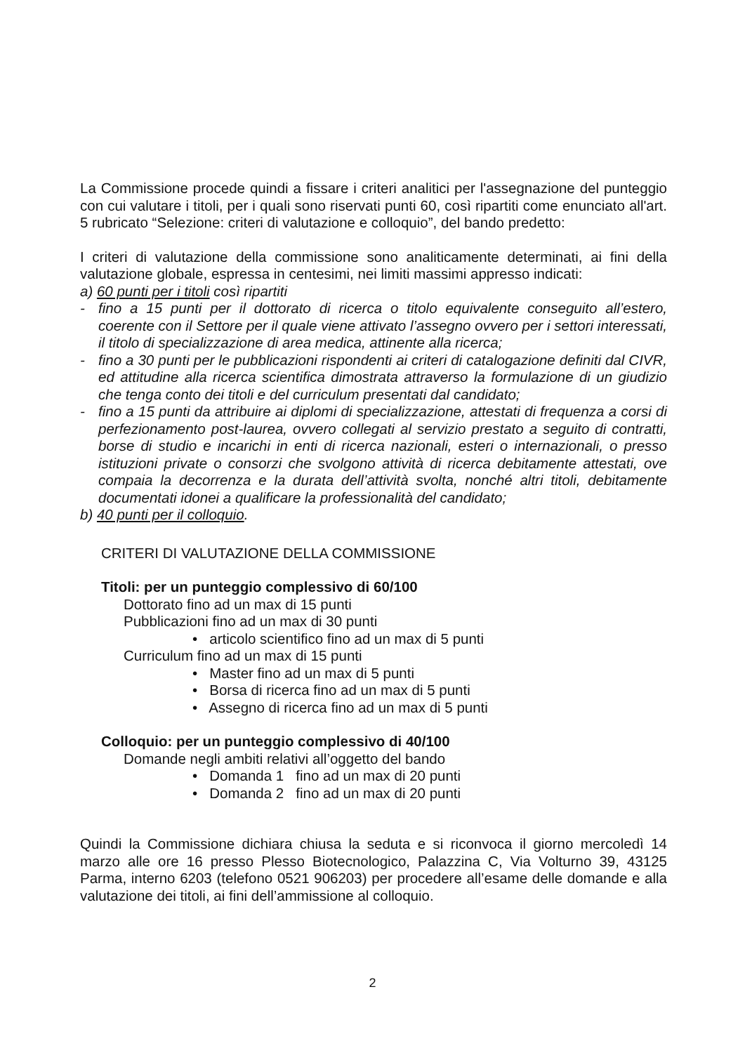La Commissione procede quindi a fissare i criteri analitici per l'assegnazione del punteggio con cui valutare i titoli, per i quali sono riservati punti 60, così ripartiti come enunciato all'art. 5 rubricato “Selezione: criteri di valutazione e colloquio”, del bando predetto:
I criteri di valutazione della commissione sono analiticamente determinati, ai fini della valutazione globale, espressa in centesimi, nei limiti massimi appresso indicati:
a) 60 punti per i titoli così ripartiti
- fino a 15 punti per il dottorato di ricerca o titolo equivalente conseguito all’estero, coerente con il Settore per il quale viene attivato l’assegno ovvero per i settori interessati, il titolo di specializzazione di area medica, attinente alla ricerca;
- fino a 30 punti per le pubblicazioni rispondenti ai criteri di catalogazione definiti dal CIVR, ed attitudine alla ricerca scientifica dimostrata attraverso la formulazione di un giudizio che tenga conto dei titoli e del curriculum presentati dal candidato;
- fino a 15 punti da attribuire ai diplomi di specializzazione, attestati di frequenza a corsi di perfezionamento post-laurea, ovvero collegati al servizio prestato a seguito di contratti, borse di studio e incarichi in enti di ricerca nazionali, esteri o internazionali, o presso istituzioni private o consorzi che svolgono attività di ricerca debitamente attestati, ove compaia la decorrenza e la durata dell’attività svolta, nonché altri titoli, debitamente documentati idonei a qualificare la professionalità del candidato;
b) 40 punti per il colloquio.
CRITERI DI VALUTAZIONE DELLA COMMISSIONE
Titoli: per un punteggio complessivo di 60/100
Dottorato fino ad un max di 15 punti
Pubblicazioni fino ad un max di 30 punti
• articolo scientifico fino ad un max di 5 punti
Curriculum fino ad un max di 15 punti
• Master fino ad un max di 5 punti
• Borsa di ricerca fino ad un max di 5 punti
• Assegno di ricerca fino ad un max di 5 punti
Colloquio: per un punteggio complessivo di 40/100
Domande negli ambiti relativi all’oggetto del bando
• Domanda 1 fino ad un max di 20 punti
• Domanda 2 fino ad un max di 20 punti
Quindi la Commissione dichiara chiusa la seduta e si riconvoca il giorno mercoledì 14 marzo alle ore 16 presso Plesso Biotecnologico, Palazzina C, Via Volturno 39, 43125 Parma, interno 6203 (telefono 0521 906203) per procedere all’esame delle domande e alla valutazione dei titoli, ai fini dell’ammissione al colloquio.
2